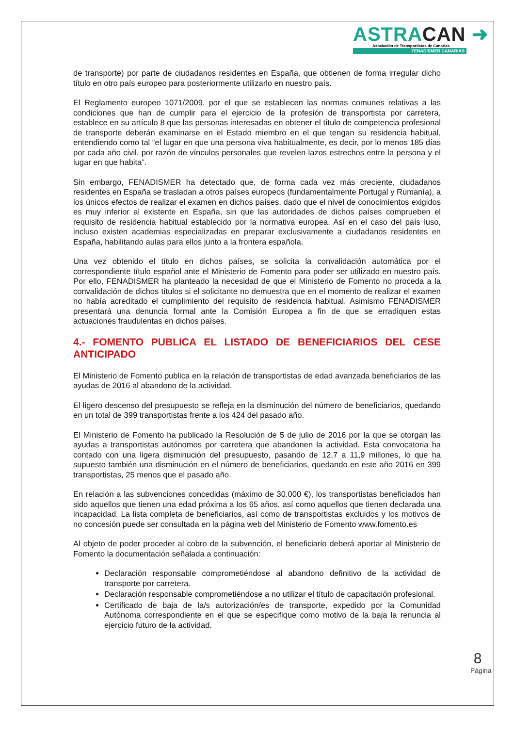ASTRACAN ➜
Asociación de Transportistas de Canarias
FENADISMER CANARIAS
de transporte) por parte de ciudadanos residentes en España, que obtienen de forma irregular dicho título en otro país europeo para posteriormente utilizarlo en nuestro país.
El Reglamento europeo 1071/2009, por el que se establecen las normas comunes relativas a las condiciones que han de cumplir para el ejercicio de la profesión de transportista por carretera, establece en su artículo 8 que las personas interesadas en obtener el título de competencia profesional de transporte deberán examinarse en el Estado miembro en el que tengan su residencia habitual, entendiendo como tal “el lugar en que una persona viva habitualmente, es decir, por lo menos 185 días por cada año civil, por razón de vínculos personales que revelen lazos estrechos entre la persona y el lugar en que habita”.
Sin embargo, FENADISMER ha detectado que, de forma cada vez más creciente, ciudadanos residentes en España se trasladan a otros países europeos (fundamentalmente Portugal y Rumanía), a los únicos efectos de realizar el examen en dichos países, dado que el nivel de conocimientos exigidos es muy inferior al existente en España, sin que las autoridades de dichos países comprueben el requisito de residencia habitual establecido por la normativa europea. Así en el caso del país luso, incluso existen academias especializadas en preparar exclusivamente a ciudadanos residentes en España, habilitando aulas para ellos junto a la frontera española.
Una vez obtenido el título en dichos países, se solicita la convalidación automática por el correspondiente título español ante el Ministerio de Fomento para poder ser utilizado en nuestro país. Por ello, FENADISMER ha planteado la necesidad de que el Ministerio de Fomento no proceda a la convalidación de dichos títulos si el solicitante no demuestra que en el momento de realizar el examen no había acreditado el cumplimiento del requisito de residencia habitual. Asimismo FENADISMER presentará una denuncia formal ante la Comisión Europea a fin de que se erradiquen estas actuaciones fraudulentas en dichos países.
4.- FOMENTO PUBLICA EL LISTADO DE BENEFICIARIOS DEL CESE ANTICIPADO
El Ministerio de Fomento publica en la relación de transportistas de edad avanzada beneficiarios de las ayudas de 2016 al abandono de la actividad.
El ligero descenso del presupuesto se refleja en la disminución del número de beneficiarios, quedando en un total de 399 transportistas frente a los 424 del pasado año.
El Ministerio de Fomento ha publicado la Resolución de 5 de julio de 2016 por la que se otorgan las ayudas a transportistas autónomos por carretera que abandonen la actividad. Esta convocatoria ha contado con una ligera disminución del presupuesto, pasando de 12,7 a 11,9 millones, lo que ha supuesto también una disminución en el número de beneficiarios, quedando en este año 2016 en 399 transportistas, 25 menos que el pasado año.
En relación a las subvenciones concedidas (máximo de 30.000 €), los transportistas beneficiados han sido aquellos que tienen una edad próxima a los 65 años, así como aquellos que tienen declarada una incapacidad. La lista completa de beneficiarios, así como de transportistas excluidos y los motivos de no concesión puede ser consultada en la página web del Ministerio de Fomento www.fomento.es
Al objeto de poder proceder al cobro de la subvención, el beneficiario deberá aportar al Ministerio de Fomento la documentación señalada a continuación:
Declaración responsable comprometiéndose al abandono definitivo de la actividad de transporte por carretera.
Declaración responsable comprometiéndose a no utilizar el título de capacitación profesional.
Certificado de baja de la/s autorización/es de transporte, expedido por la Comunidad Autónoma correspondiente en el que se especifique como motivo de la baja la renuncia al ejercicio futuro de la actividad.
8
Página